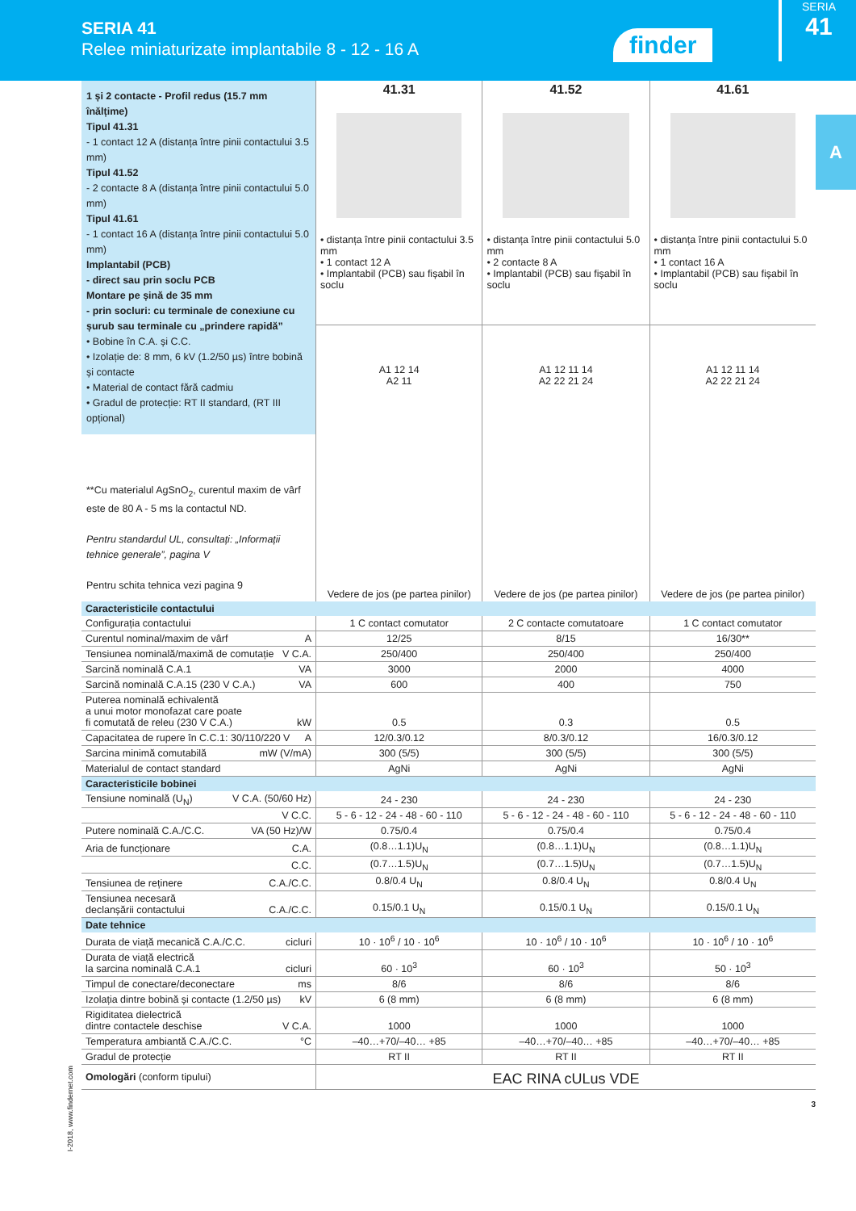SERIA 41
Relee miniaturizate implantabile 8 - 12 - 16 A
finder
SERIA
41
A
| 1 și 2 contacte - Profil redus (15.7 mm înălțime) Tipul 41.31 - 1 contact 12 A (distanța între pinii contactului 3.5 mm) Tipul 41.52 - 2 contacte 8 A (distanța între pinii contactului 5.0 mm) Tipul 41.61 - 1 contact 16 A (distanța între pinii contactului 5.0 mm) Implantabil (PCB) - direct sau prin soclu PCB Montare pe șină de 35 mm - prin socluri: cu terminale de conexiune cu șurub sau terminale cu „prindere rapidă” • Bobine în C.A. și C.C. • Izolație de: 8 mm, 6 kV (1.2/50 µs) între bobină și contacte • Material de contact fără cadmiu • Gradul de protecție: RT II standard, (RT III opțional) **Cu materialul AgSnO<sub>2</sub>, curentul maxim de vârf este de 80 A - 5 ms la contactul ND. Pentru standardul UL, consultați: „Informații tehnice generale”, pagina V Pentru schita tehnica vezi pagina 9 | 41.31 • distanța între pinii contactului 3.5 mm • 1 contact 12 A • Implantabil (PCB) sau fișabil în soclu | 41.52 • distanța între pinii contactului 5.0 mm • 2 contacte 8 A • Implantabil (PCB) sau fișabil în soclu | 41.61 • distanța între pinii contactului 5.0 mm • 1 contact 16 A • Implantabil (PCB) sau fișabil în soclu |
| | A1 12 14 A2 11 Vedere de jos (pe partea pinilor) | A1 12 11 14 A2 22 21 24 Vedere de jos (pe partea pinilor) | A1 12 11 14 A2 22 21 24 Vedere de jos (pe partea pinilor) |
| Caracteristicile contactului | | | |
| Configurația contactului | 1 C contact comutator | 2 C contacte comutatoare | 1 C contact comutator |
| Curentul nominal/maxim de vârf A | 12/25 | 8/15 | 16/30** |
| Tensiunea nominală/maximă de comutație V C.A. | 250/400 | 250/400 | 250/400 |
| Sarcină nominală C.A.1 VA | 3000 | 2000 | 4000 |
| Sarcină nominală C.A.15 (230 V C.A.) VA | 600 | 400 | 750 |
| Puterea nominală echivalentă a unui motor monofazat care poate fi comutată de releu (230 V C.A.) kW | 0.5 | 0.3 | 0.5 |
| Capacitatea de rupere în C.C.1: 30/110/220 V A | 12/0.3/0.12 | 8/0.3/0.12 | 16/0.3/0.12 |
| Sarcina minimă comutabilă mW (V/mA) | 300 (5/5) | 300 (5/5) | 300 (5/5) |
| Materialul de contact standard | AgNi | AgNi | AgNi |
| Caracteristicile bobinei | | | |
| Tensiune nominală (U<sub>N</sub>) V C.A. (50/60 Hz) | 24 - 230 | 24 - 230 | 24 - 230 |
| V C.C. | 5 - 6 - 12 - 24 - 48 - 60 - 110 | 5 - 6 - 12 - 24 - 48 - 60 - 110 | 5 - 6 - 12 - 24 - 48 - 60 - 110 |
| Putere nominală C.A./C.C. VA (50 Hz)/W | 0.75/0.4 | 0.75/0.4 | 0.75/0.4 |
| Aria de funcționare C.A. | (0.8…1.1)U<sub>N</sub> | (0.8…1.1)U<sub>N</sub> | (0.8…1.1)U<sub>N</sub> |
| C.C. | (0.7…1.5)U<sub>N</sub> | (0.7…1.5)U<sub>N</sub> | (0.7…1.5)U<sub>N</sub> |
| Tensiunea de reținere C.A./C.C. | 0.8/0.4 U<sub>N</sub> | 0.8/0.4 U<sub>N</sub> | 0.8/0.4 U<sub>N</sub> |
| Tensiunea necesară declanșării contactului C.A./C.C. | 0.15/0.1 U<sub>N</sub> | 0.15/0.1 U<sub>N</sub> | 0.15/0.1 U<sub>N</sub> |
| Date tehnice | | | |
| Durata de viață mecanică C.A./C.C. cicluri | 10 · 10<sup>6</sup> / 10 · 10<sup>6</sup> | 10 · 10<sup>6</sup> / 10 · 10<sup>6</sup> | 10 · 10<sup>6</sup> / 10 · 10<sup>6</sup> |
| Durata de viață electrică la sarcina nominală C.A.1 cicluri | 60 · 10<sup>3</sup> | 60 · 10<sup>3</sup> | 50 · 10<sup>3</sup> |
| Timpul de conectare/deconectare ms | 8/6 | 8/6 | 8/6 |
| Izolația dintre bobină și contacte (1.2/50 µs) kV | 6 (8 mm) | 6 (8 mm) | 6 (8 mm) |
| Rigiditatea dielectrică dintre contactele deschise V C.A. | 1000 | 1000 | 1000 |
| Temperatura ambiantă C.A./C.C. °C | –40…+70/–40… +85 | –40…+70/–40… +85 | –40…+70/–40… +85 |
| Gradul de protecție | RT II | RT II | RT II |
| Omologări (conform tipului) | EAC RINA cULus VDE | | |
3
I-2018, www.findernet.com